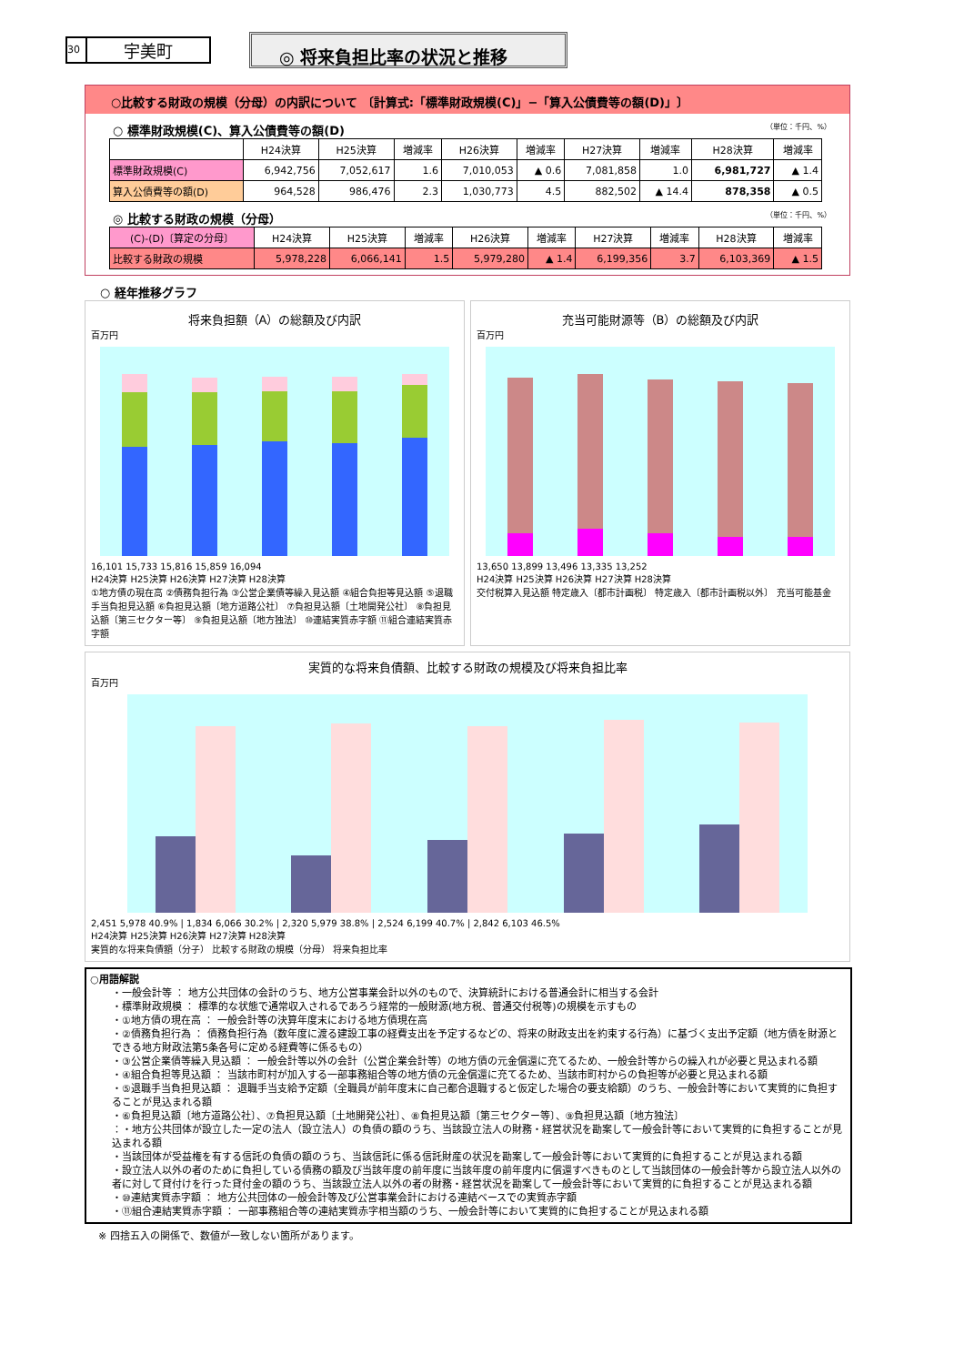30 宇美町
◎ 将来負担比率の状況と推移
○比較する財政の規模（分母）の内訳について 〔計算式:「標準財政規模(C)」−「算入公債費等の額(D)」〕
○ 標準財政規模(C)、算入公債費等の額(D) （単位：千円、%）
| | H24決算 | H25決算 | 増減率 | H26決算 | 増減率 | H27決算 | 増減率 | H28決算 | 増減率 |
| --- | --- | --- | --- | --- | --- | --- | --- | --- | --- |
| 標準財政規模(C) | 6,942,756 | 7,052,617 | 1.6 | 7,010,053 | ▲ 0.6 | 7,081,858 | 1.0 | 6,981,727 | ▲ 1.4 |
| 算入公債費等の額(D) | 964,528 | 986,476 | 2.3 | 1,030,773 | 4.5 | 882,502 | ▲ 14.4 | 878,358 | ▲ 0.5 |
◎ 比較する財政の規模（分母） （単位：千円、%）
| (C)-(D)〔算定の分母〕 | H24決算 | H25決算 | 増減率 | H26決算 | 増減率 | H27決算 | 増減率 | H28決算 | 増減率 |
| --- | --- | --- | --- | --- | --- | --- | --- | --- | --- |
| 比較する財政の規模 | 5,978,228 | 6,066,141 | 1.5 | 5,979,280 | ▲ 1.4 | 6,199,356 | 3.7 | 6,103,369 | ▲ 1.5 |
○ 経年推移グラフ
将来負担額（A）の総額及び内訳
百万円
16,101 15,733 15,816 15,859 16,094
H24決算 H25決算 H26決算 H27決算 H28決算
①地方債の現在高 ②債務負担行為 ③公営企業債等繰入見込額 ④組合負担等見込額 ⑤退職手当負担見込額 ⑥負担見込額〔地方道路公社〕 ⑦負担見込額〔土地開発公社〕 ⑧負担見込額〔第三セクター等〕 ⑨負担見込額〔地方独法〕 ⑩連結実質赤字額 ⑪組合連結実質赤字額
充当可能財源等（B）の総額及び内訳
百万円
13,650 13,899 13,496 13,335 13,252
H24決算 H25決算 H26決算 H27決算 H28決算
交付税算入見込額 特定歳入〔都市計画税〕 特定歳入〔都市計画税以外〕 充当可能基金
実質的な将来負債額、比較する財政の規模及び将来負担比率
百万円
2,451 5,978 40.9% | 1,834 6,066 30.2% | 2,320 5,979 38.8% | 2,524 6,199 40.7% | 2,842 6,103 46.5%
H24決算 H25決算 H26決算 H27決算 H28決算
実質的な将来負債額（分子） 比較する財政の規模（分母） 将来負担比率
○用語解説
・一般会計等 ： 地方公共団体の会計のうち、地方公営事業会計以外のもので、決算統計における普通会計に相当する会計
・標準財政規模 ： 標準的な状態で通常収入されるであろう経常的一般財源(地方税、普通交付税等)の規模を示すもの
・①地方債の現在高 ： 一般会計等の決算年度末における地方債現在高
・②債務負担行為 ： 債務負担行為（数年度に渡る建設工事の経費支出を予定するなどの、将来の財政支出を約束する行為）に基づく支出予定額（地方債を財源とできる地方財政法第5条各号に定める経費等に係るもの）
・③公営企業債等繰入見込額 ： 一般会計等以外の会計（公営企業会計等）の地方債の元金償還に充てるため、一般会計等からの繰入れが必要と見込まれる額
・④組合負担等見込額 ： 当該市町村が加入する一部事務組合等の地方債の元金償還に充てるため、当該市町村からの負担等が必要と見込まれる額
・⑤退職手当負担見込額 ： 退職手当支給予定額（全職員が前年度末に自己都合退職すると仮定した場合の要支給額）のうち、一般会計等において実質的に負担することが見込まれる額
・⑥負担見込額〔地方道路公社〕、⑦負担見込額〔土地開発公社〕、⑧負担見込額〔第三セクター等〕、⑨負担見込額〔地方独法〕
：・地方公共団体が設立した一定の法人（設立法人）の負債の額のうち、当該設立法人の財務・経営状況を勘案して一般会計等において実質的に負担することが見込まれる額
・当該団体が受益権を有する信託の負債の額のうち、当該信託に係る信託財産の状況を勘案して一般会計等において実質的に負担することが見込まれる額
・設立法人以外の者のために負担している債務の額及び当該年度の前年度に当該年度の前年度内に償還すべきものとして当該団体の一般会計等から設立法人以外の者に対して貸付けを行った貸付金の額のうち、当該設立法人以外の者の財務・経営状況を勘案して一般会計等において実質的に負担することが見込まれる額
・⑩連結実質赤字額 ： 地方公共団体の一般会計等及び公営事業会計における連結ベースでの実質赤字額
・⑪組合連結実質赤字額 ： 一部事務組合等の連結実質赤字相当額のうち、一般会計等において実質的に負担することが見込まれる額
※ 四捨五入の関係で、数値が一致しない箇所があります。